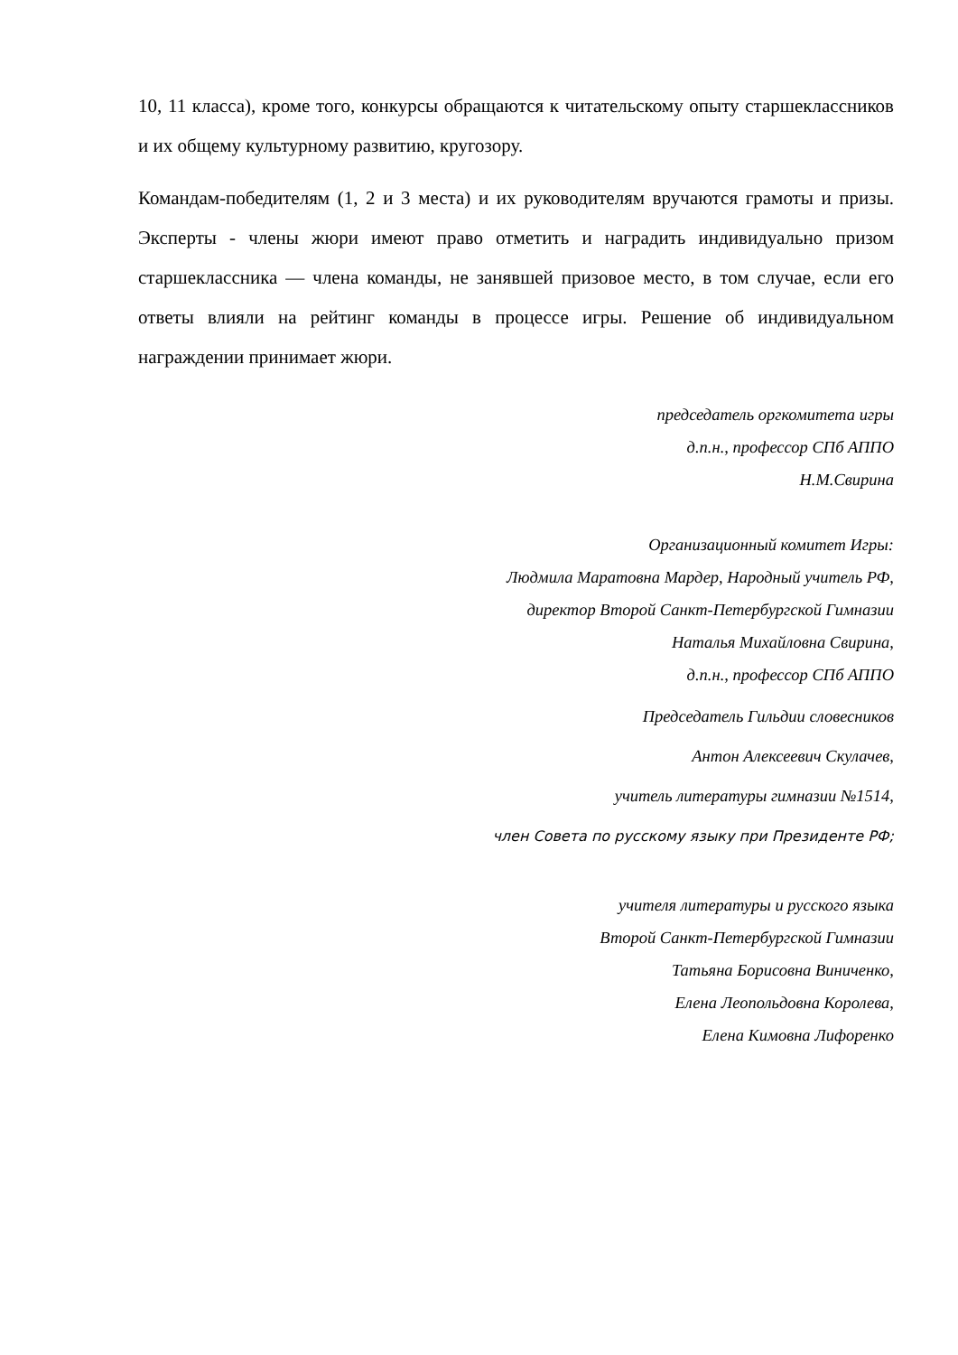10, 11 класса), кроме того, конкурсы обращаются к читательскому опыту старшеклассников и их общему культурному развитию, кругозору.
Командам-победителям (1, 2 и 3 места) и их руководителям вручаются грамоты и призы. Эксперты - члены жюри имеют право отметить и наградить индивидуально призом старшеклассника — члена команды, не занявшей призовое место, в том случае, если его ответы влияли на рейтинг команды в процессе игры. Решение об индивидуальном награждении принимает жюри.
председатель оргкомитета игры
д.п.н., профессор СПб АППО
Н.М.Свирина
Организационный комитет Игры:
Людмила Маратовна Мардер, Народный учитель РФ,
директор Второй Санкт-Петербургской Гимназии
Наталья Михайловна Свирина,
д.п.н., профессор СПб АППО
Председатель Гильдии словесников
Антон Алексеевич Скулачев,
учитель литературы гимназии №1514,
член Совета по русскому языку при Президенте РФ;
учителя литературы и русского языка
Второй Санкт-Петербургской Гимназии
Татьяна Борисовна Виниченко,
Елена Леопольдовна Королева,
Елена Кимовна Лифоренко